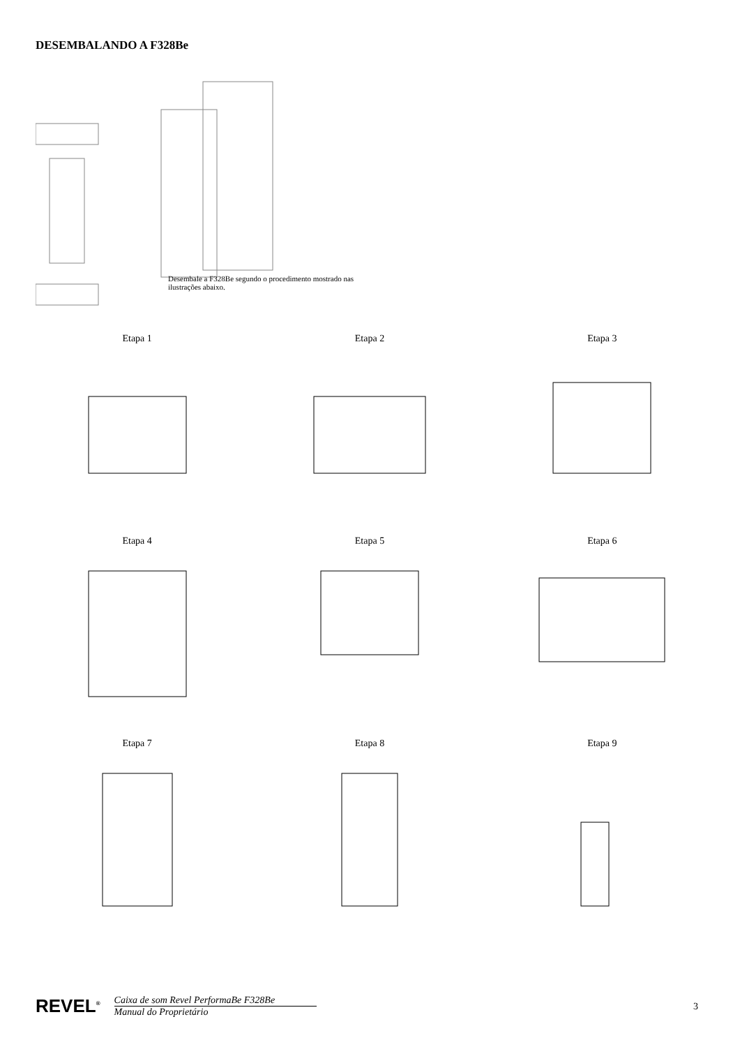DESEMBALANDO A F328Be
Desembale a F328Be segundo o procedimento mostrado nas ilustrações abaixo.
Etapa 1
Etapa 2
Etapa 3
Etapa 4
Etapa 5
Etapa 6
Etapa 7
Etapa 8
Etapa 9
REVEL<sup>®</sup>
Caixa de som Revel PerformaBe F328Be
Manual do Proprietário
3